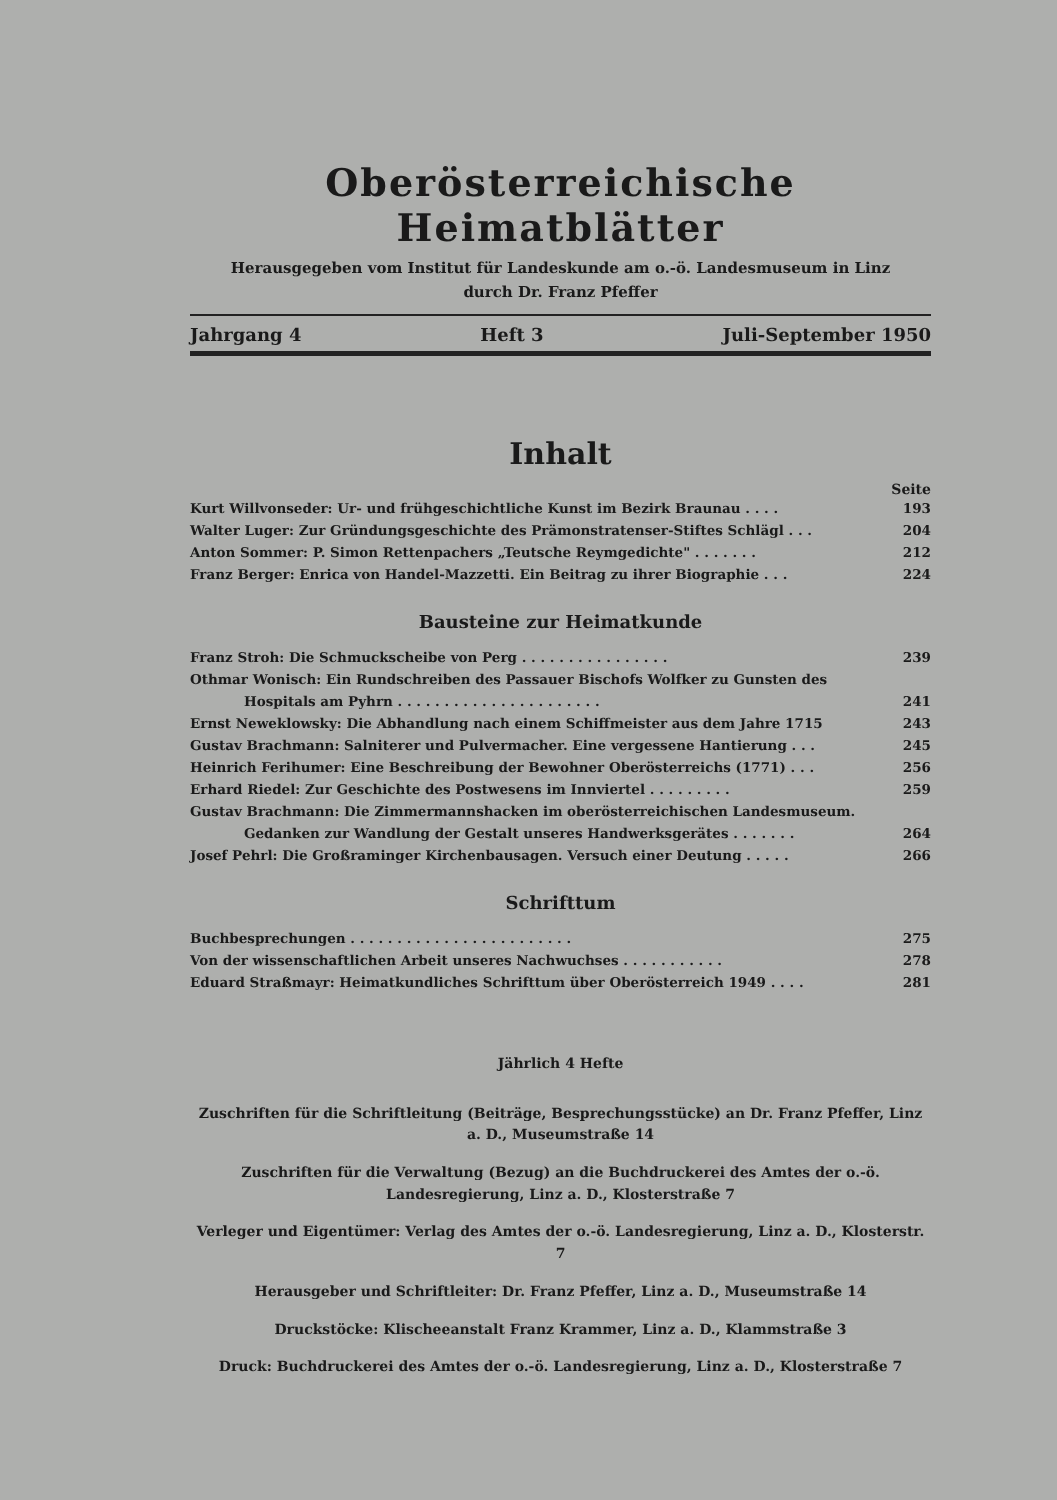Oberösterreichische Heimatblätter
Herausgegeben vom Institut für Landeskunde am o.-ö. Landesmuseum in Linz
durch Dr. Franz Pfeffer
Jahrgang 4 Heft 3 Juli-September 1950
Inhalt
Seite
Kurt Willvonseder: Ur- und frühgeschichtliche Kunst im Bezirk Braunau . . . . 193
Walter Luger: Zur Gründungsgeschichte des Prämonstratenser-Stiftes Schlägl . . . 204
Anton Sommer: P. Simon Rettenpachers „Teutsche Reymgedichte" . . . . . . . 212
Franz Berger: Enrica von Handel-Mazzetti. Ein Beitrag zu ihrer Biographie . . . 224
Bausteine zur Heimatkunde
Franz Stroh: Die Schmuckscheibe von Perg . . . . . . . . . . . . . . . . 239
Othmar Wonisch: Ein Rundschreiben des Passauer Bischofs Wolfker zu Gunsten des
Hospitals am Pyhrn . . . . . . . . . . . . . . . . . . . . . . 241
Ernst Neweklowsky: Die Abhandlung nach einem Schiffmeister aus dem Jahre 1715 243
Gustav Brachmann: Salniterer und Pulvermacher. Eine vergessene Hantierung . . . 245
Heinrich Ferihumer: Eine Beschreibung der Bewohner Oberösterreichs (1771) . . . 256
Erhard Riedel: Zur Geschichte des Postwesens im Innviertel . . . . . . . . . 259
Gustav Brachmann: Die Zimmermannshacken im oberösterreichischen Landesmuseum.
Gedanken zur Wandlung der Gestalt unseres Handwerksgerätes . . . . . . . 264
Josef Pehrl: Die Großraminger Kirchenbausagen. Versuch einer Deutung . . . . . 266
Schrifttum
Buchbesprechungen . . . . . . . . . . . . . . . . . . . . . . . . 275
Von der wissenschaftlichen Arbeit unseres Nachwuchses . . . . . . . . . . . 278
Eduard Straßmayr: Heimatkundliches Schrifttum über Oberösterreich 1949 . . . . 281
Jährlich 4 Hefte
Zuschriften für die Schriftleitung (Beiträge, Besprechungsstücke) an Dr. Franz Pfeffer, Linz a. D., Museumstraße 14
Zuschriften für die Verwaltung (Bezug) an die Buchdruckerei des Amtes der o.-ö. Landesregierung, Linz a. D., Klosterstraße 7
Verleger und Eigentümer: Verlag des Amtes der o.-ö. Landesregierung, Linz a. D., Klosterstr. 7
Herausgeber und Schriftleiter: Dr. Franz Pfeffer, Linz a. D., Museumstraße 14
Druckstöcke: Klischeeanstalt Franz Krammer, Linz a. D., Klammstraße 3
Druck: Buchdruckerei des Amtes der o.-ö. Landesregierung, Linz a. D., Klosterstraße 7